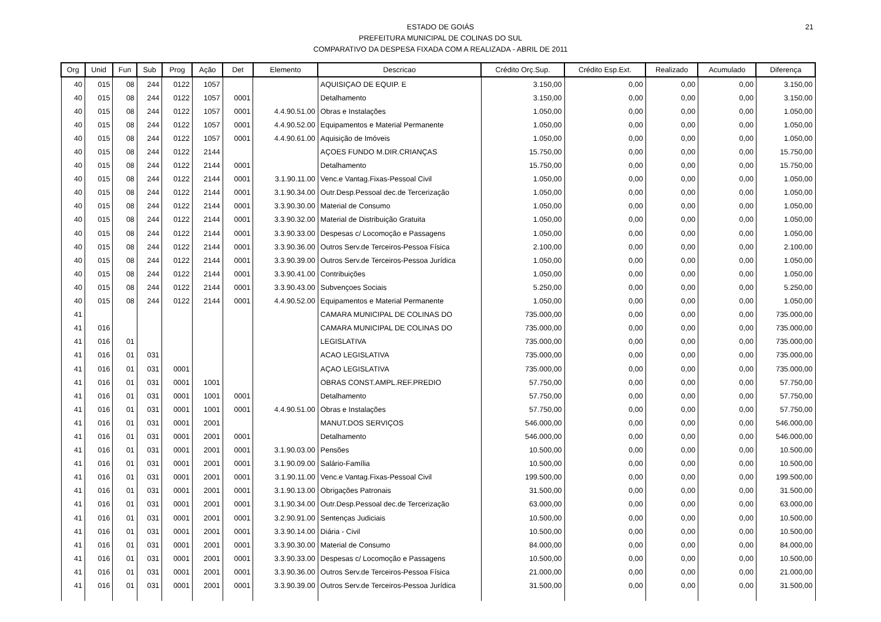21
ESTADO DE GOIÁS
PREFEITURA MUNICIPAL DE COLINAS DO SUL
COMPARATIVO DA DESPESA FIXADA COM A REALIZADA - ABRIL DE 2011
| Org | Unid | Fun | Sub | Prog | Ação | Det | Elemento | Descricao | Crédito Orç.Sup. | Crédito Esp.Ext. | Realizado | Acumulado | Diferença |
| --- | --- | --- | --- | --- | --- | --- | --- | --- | --- | --- | --- | --- | --- |
| 40 | 015 | 08 | 244 | 0122 | 1057 | | | AQUISIÇAO DE EQUIP. E | 3.150,00 | 0,00 | 0,00 | 0,00 | 3.150,00 |
| 40 | 015 | 08 | 244 | 0122 | 1057 | 0001 | | Detalhamento | 3.150,00 | 0,00 | 0,00 | 0,00 | 3.150,00 |
| 40 | 015 | 08 | 244 | 0122 | 1057 | 0001 | 4.4.90.51.00 | Obras e Instalações | 1.050,00 | 0,00 | 0,00 | 0,00 | 1.050,00 |
| 40 | 015 | 08 | 244 | 0122 | 1057 | 0001 | 4.4.90.52.00 | Equipamentos e Material Permanente | 1.050,00 | 0,00 | 0,00 | 0,00 | 1.050,00 |
| 40 | 015 | 08 | 244 | 0122 | 1057 | 0001 | 4.4.90.61.00 | Aquisição de Imóveis | 1.050,00 | 0,00 | 0,00 | 0,00 | 1.050,00 |
| 40 | 015 | 08 | 244 | 0122 | 2144 | | | AÇOES FUNDO M.DIR.CRIANÇAS | 15.750,00 | 0,00 | 0,00 | 0,00 | 15.750,00 |
| 40 | 015 | 08 | 244 | 0122 | 2144 | 0001 | | Detalhamento | 15.750,00 | 0,00 | 0,00 | 0,00 | 15.750,00 |
| 40 | 015 | 08 | 244 | 0122 | 2144 | 0001 | 3.1.90.11.00 | Venc.e Vantag.Fixas-Pessoal Civil | 1.050,00 | 0,00 | 0,00 | 0,00 | 1.050,00 |
| 40 | 015 | 08 | 244 | 0122 | 2144 | 0001 | 3.1.90.34.00 | Outr.Desp.Pessoal dec.de Tercerização | 1.050,00 | 0,00 | 0,00 | 0,00 | 1.050,00 |
| 40 | 015 | 08 | 244 | 0122 | 2144 | 0001 | 3.3.90.30.00 | Material de Consumo | 1.050,00 | 0,00 | 0,00 | 0,00 | 1.050,00 |
| 40 | 015 | 08 | 244 | 0122 | 2144 | 0001 | 3.3.90.32.00 | Material de Distribuição Gratuita | 1.050,00 | 0,00 | 0,00 | 0,00 | 1.050,00 |
| 40 | 015 | 08 | 244 | 0122 | 2144 | 0001 | 3.3.90.33.00 | Despesas c/ Locomoção e Passagens | 1.050,00 | 0,00 | 0,00 | 0,00 | 1.050,00 |
| 40 | 015 | 08 | 244 | 0122 | 2144 | 0001 | 3.3.90.36.00 | Outros Serv.de Terceiros-Pessoa Física | 2.100,00 | 0,00 | 0,00 | 0,00 | 2.100,00 |
| 40 | 015 | 08 | 244 | 0122 | 2144 | 0001 | 3.3.90.39.00 | Outros Serv.de Terceiros-Pessoa Jurídica | 1.050,00 | 0,00 | 0,00 | 0,00 | 1.050,00 |
| 40 | 015 | 08 | 244 | 0122 | 2144 | 0001 | 3.3.90.41.00 | Contribuições | 1.050,00 | 0,00 | 0,00 | 0,00 | 1.050,00 |
| 40 | 015 | 08 | 244 | 0122 | 2144 | 0001 | 3.3.90.43.00 | Subvençoes Sociais | 5.250,00 | 0,00 | 0,00 | 0,00 | 5.250,00 |
| 40 | 015 | 08 | 244 | 0122 | 2144 | 0001 | 4.4.90.52.00 | Equipamentos e Material Permanente | 1.050,00 | 0,00 | 0,00 | 0,00 | 1.050,00 |
| 41 | | | | | | | | CAMARA MUNICIPAL DE COLINAS DO | 735.000,00 | 0,00 | 0,00 | 0,00 | 735.000,00 |
| 41 | 016 | | | | | | | CAMARA MUNICIPAL DE COLINAS DO | 735.000,00 | 0,00 | 0,00 | 0,00 | 735.000,00 |
| 41 | 016 | 01 | | | | | | LEGISLATIVA | 735.000,00 | 0,00 | 0,00 | 0,00 | 735.000,00 |
| 41 | 016 | 01 | 031 | | | | | ACAO LEGISLATIVA | 735.000,00 | 0,00 | 0,00 | 0,00 | 735.000,00 |
| 41 | 016 | 01 | 031 | 0001 | | | | AÇAO LEGISLATIVA | 735.000,00 | 0,00 | 0,00 | 0,00 | 735.000,00 |
| 41 | 016 | 01 | 031 | 0001 | 1001 | | | OBRAS CONST.AMPL.REF.PREDIO | 57.750,00 | 0,00 | 0,00 | 0,00 | 57.750,00 |
| 41 | 016 | 01 | 031 | 0001 | 1001 | 0001 | | Detalhamento | 57.750,00 | 0,00 | 0,00 | 0,00 | 57.750,00 |
| 41 | 016 | 01 | 031 | 0001 | 1001 | 0001 | 4.4.90.51.00 | Obras e Instalações | 57.750,00 | 0,00 | 0,00 | 0,00 | 57.750,00 |
| 41 | 016 | 01 | 031 | 0001 | 2001 | | | MANUT.DOS SERVIÇOS | 546.000,00 | 0,00 | 0,00 | 0,00 | 546.000,00 |
| 41 | 016 | 01 | 031 | 0001 | 2001 | 0001 | | Detalhamento | 546.000,00 | 0,00 | 0,00 | 0,00 | 546.000,00 |
| 41 | 016 | 01 | 031 | 0001 | 2001 | 0001 | 3.1.90.03.00 | Pensões | 10.500,00 | 0,00 | 0,00 | 0,00 | 10.500,00 |
| 41 | 016 | 01 | 031 | 0001 | 2001 | 0001 | 3.1.90.09.00 | Salário-Família | 10.500,00 | 0,00 | 0,00 | 0,00 | 10.500,00 |
| 41 | 016 | 01 | 031 | 0001 | 2001 | 0001 | 3.1.90.11.00 | Venc.e Vantag.Fixas-Pessoal Civil | 199.500,00 | 0,00 | 0,00 | 0,00 | 199.500,00 |
| 41 | 016 | 01 | 031 | 0001 | 2001 | 0001 | 3.1.90.13.00 | Obrigações Patronais | 31.500,00 | 0,00 | 0,00 | 0,00 | 31.500,00 |
| 41 | 016 | 01 | 031 | 0001 | 2001 | 0001 | 3.1.90.34.00 | Outr.Desp.Pessoal dec.de Tercerização | 63.000,00 | 0,00 | 0,00 | 0,00 | 63.000,00 |
| 41 | 016 | 01 | 031 | 0001 | 2001 | 0001 | 3.2.90.91.00 | Sentenças Judiciais | 10.500,00 | 0,00 | 0,00 | 0,00 | 10.500,00 |
| 41 | 016 | 01 | 031 | 0001 | 2001 | 0001 | 3.3.90.14.00 | Diária - Civil | 10.500,00 | 0,00 | 0,00 | 0,00 | 10.500,00 |
| 41 | 016 | 01 | 031 | 0001 | 2001 | 0001 | 3.3.90.30.00 | Material de Consumo | 84.000,00 | 0,00 | 0,00 | 0,00 | 84.000,00 |
| 41 | 016 | 01 | 031 | 0001 | 2001 | 0001 | 3.3.90.33.00 | Despesas c/ Locomoção e Passagens | 10.500,00 | 0,00 | 0,00 | 0,00 | 10.500,00 |
| 41 | 016 | 01 | 031 | 0001 | 2001 | 0001 | 3.3.90.36.00 | Outros Serv.de Terceiros-Pessoa Física | 21.000,00 | 0,00 | 0,00 | 0,00 | 21.000,00 |
| 41 | 016 | 01 | 031 | 0001 | 2001 | 0001 | 3.3.90.39.00 | Outros Serv.de Terceiros-Pessoa Jurídica | 31.500,00 | 0,00 | 0,00 | 0,00 | 31.500,00 |